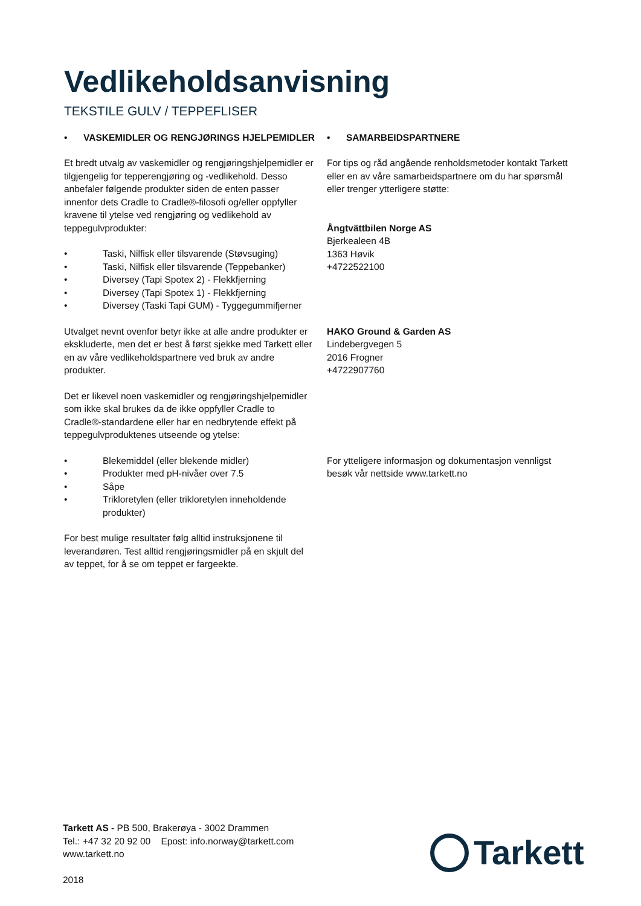Vedlikeholdsanvisning
TEKSTILE GULV / TEPPEFLISER
• VASKEMIDLER OG RENGJØRINGS HJELPEMIDLER
Et bredt utvalg av vaskemidler og rengjøringshjelpemidler er tilgjengelig for tepperengjøring og -vedlikehold. Desso anbefaler følgende produkter siden de enten passer innenfor dets Cradle to Cradle®-filosofi og/eller oppfyller kravene til ytelse ved rengjøring og vedlikehold av teppegulvprodukter:
• Taski, Nilfisk eller tilsvarende (Støvsuging)
• Taski, Nilfisk eller tilsvarende (Teppebanker)
• Diversey (Tapi Spotex 2) - Flekkfjerning
• Diversey (Tapi Spotex 1) - Flekkfjerning
• Diversey (Taski Tapi GUM) - Tyggegummifjerner
Utvalget nevnt ovenfor betyr ikke at alle andre produkter er ekskluderte, men det er best å først sjekke med Tarkett eller en av våre vedlikeholdspartnere ved bruk av andre produkter.
Det er likevel noen vaskemidler og rengjøringshjelpemidler som ikke skal brukes da de ikke oppfyller Cradle to Cradle®-standardene eller har en nedbrytende effekt på teppegulvproduktenes utseende og ytelse:
• Blekemiddel (eller blekende midler)
• Produkter med pH-nivåer over 7.5
• Såpe
• Trikloretylen (eller trikloretylen inneholdende produkter)
For best mulige resultater følg alltid instruksjonene til leverandøren. Test alltid rengjøringsmidler på en skjult del av teppet, for å se om teppet er fargeekte.
• SAMARBEIDSPARTNERE
For tips og råd angående renholdsmetoder kontakt Tarkett eller en av våre samarbeidspartnere om du har spørsmål eller trenger ytterligere støtte:
Ångtvättbilen Norge AS
Bjerkealeen 4B
1363 Høvik
+4722522100
HAKO Ground & Garden AS
Lindebergvegen 5
2016 Frogner
+4722907760
For ytteligere informasjon og dokumentasjon vennligst besøk vår nettside www.tarkett.no
Tarkett AS - PB 500, Brakerøya - 3002 Drammen
Tel.: +47 32 20 92 00 Epost: info.norway@tarkett.com
www.tarkett.no
2018
Tarkett